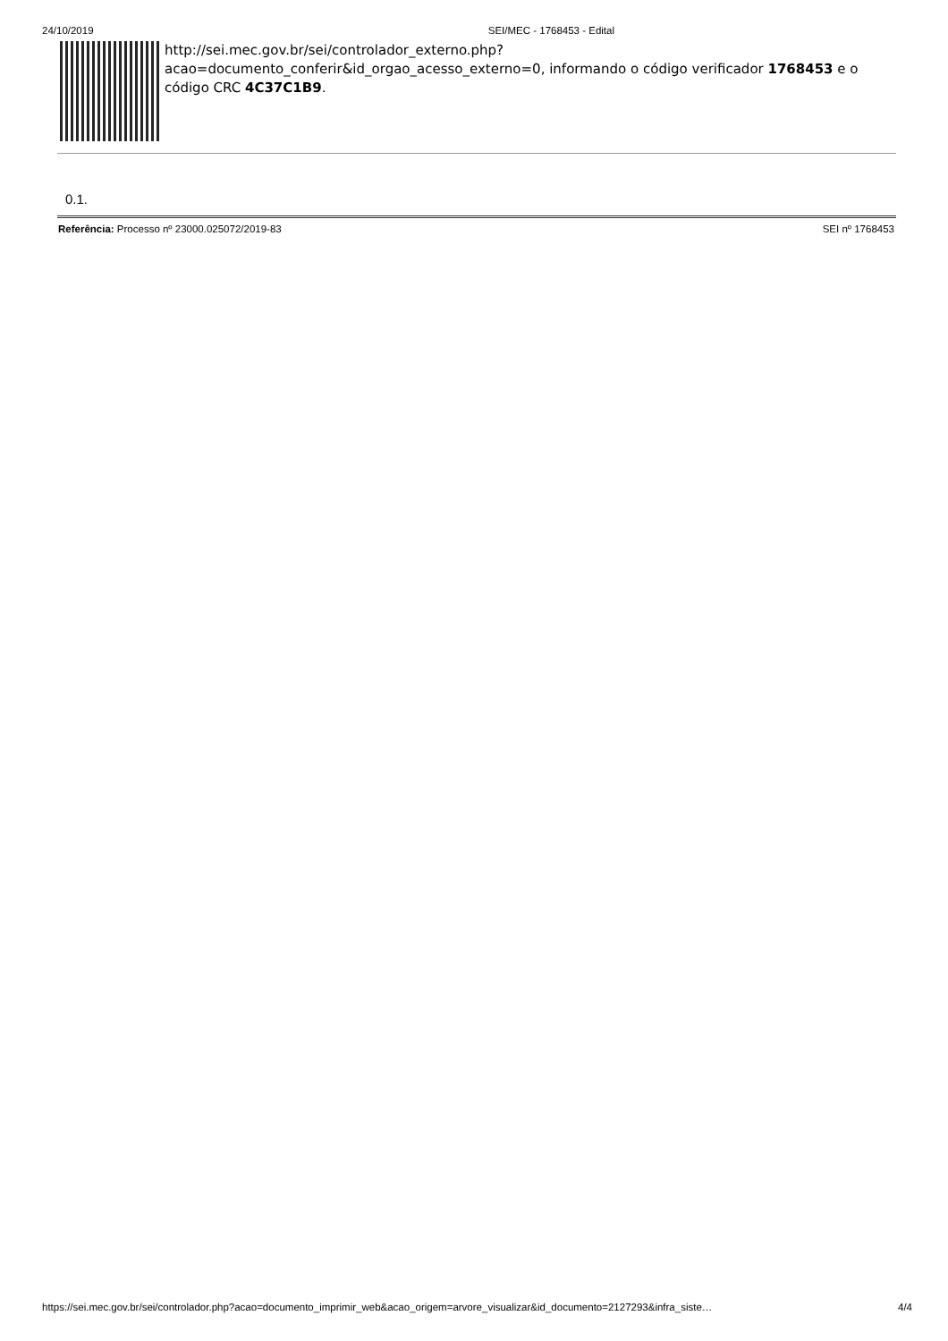24/10/2019 SEI/MEC - 1768453 - Edital
http://sei.mec.gov.br/sei/controlador_externo.php?
acao=documento_conferir&id_orgao_acesso_externo=0, informando o código verificador 1768453 e o código CRC 4C37C1B9.
0.1.
Referência: Processo nº 23000.025072/2019-83 SEI nº 1768453
https://sei.mec.gov.br/sei/controlador.php?acao=documento_imprimir_web&acao_origem=arvore_visualizar&id_documento=2127293&infra_siste… 4/4